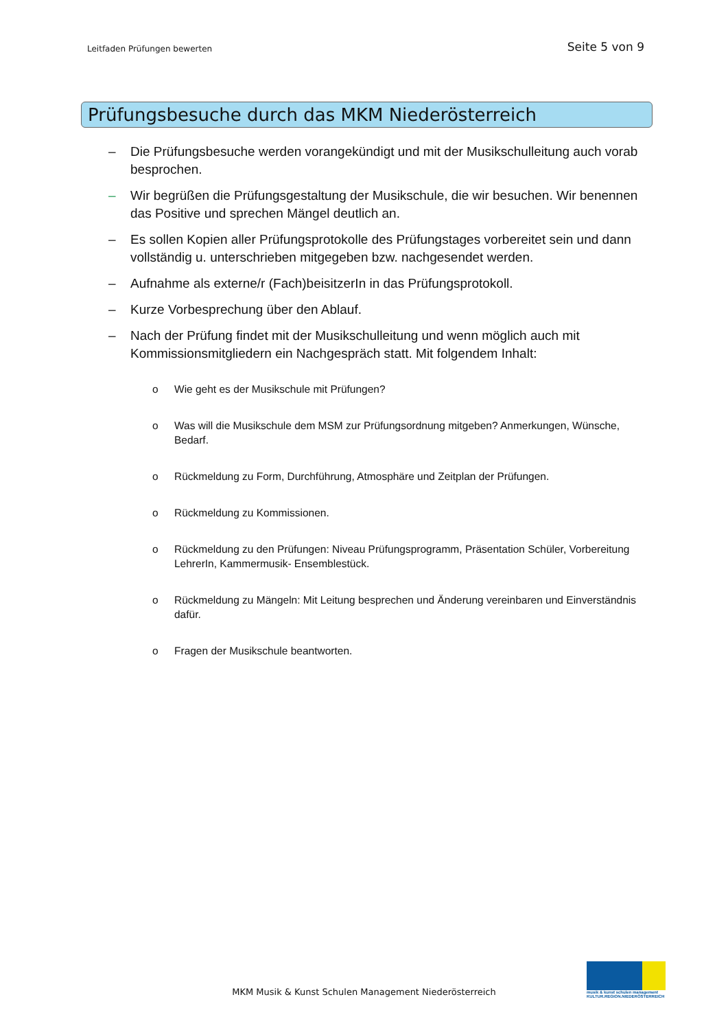Leitfaden Prüfungen bewerten Seite 5 von 9
Prüfungsbesuche durch das MKM Niederösterreich
– Die Prüfungsbesuche werden vorangekündigt und mit der Musikschulleitung auch vorab besprochen.
– Wir begrüßen die Prüfungsgestaltung der Musikschule, die wir besuchen. Wir benennen das Positive und sprechen Mängel deutlich an.
– Es sollen Kopien aller Prüfungsprotokolle des Prüfungstages vorbereitet sein und dann vollständig u. unterschrieben mitgegeben bzw. nachgesendet werden.
– Aufnahme als externe/r (Fach)beisitzerIn in das Prüfungsprotokoll.
– Kurze Vorbesprechung über den Ablauf.
– Nach der Prüfung findet mit der Musikschulleitung und wenn möglich auch mit Kommissionsmitgliedern ein Nachgespräch statt. Mit folgendem Inhalt:
o Wie geht es der Musikschule mit Prüfungen?
o Was will die Musikschule dem MSM zur Prüfungsordnung mitgeben? Anmerkungen, Wünsche, Bedarf.
o Rückmeldung zu Form, Durchführung, Atmosphäre und Zeitplan der Prüfungen.
o Rückmeldung zu Kommissionen.
o Rückmeldung zu den Prüfungen: Niveau Prüfungsprogramm, Präsentation Schüler, Vorbereitung LehrerIn, Kammermusik- Ensemblestück.
o Rückmeldung zu Mängeln: Mit Leitung besprechen und Änderung vereinbaren und Einverständnis dafür.
o Fragen der Musikschule beantworten.
MKM Musik & Kunst Schulen Management Niederösterreich
musik & kunst schulen management
KULTUR.REGION.NIEDERÖSTERREICH